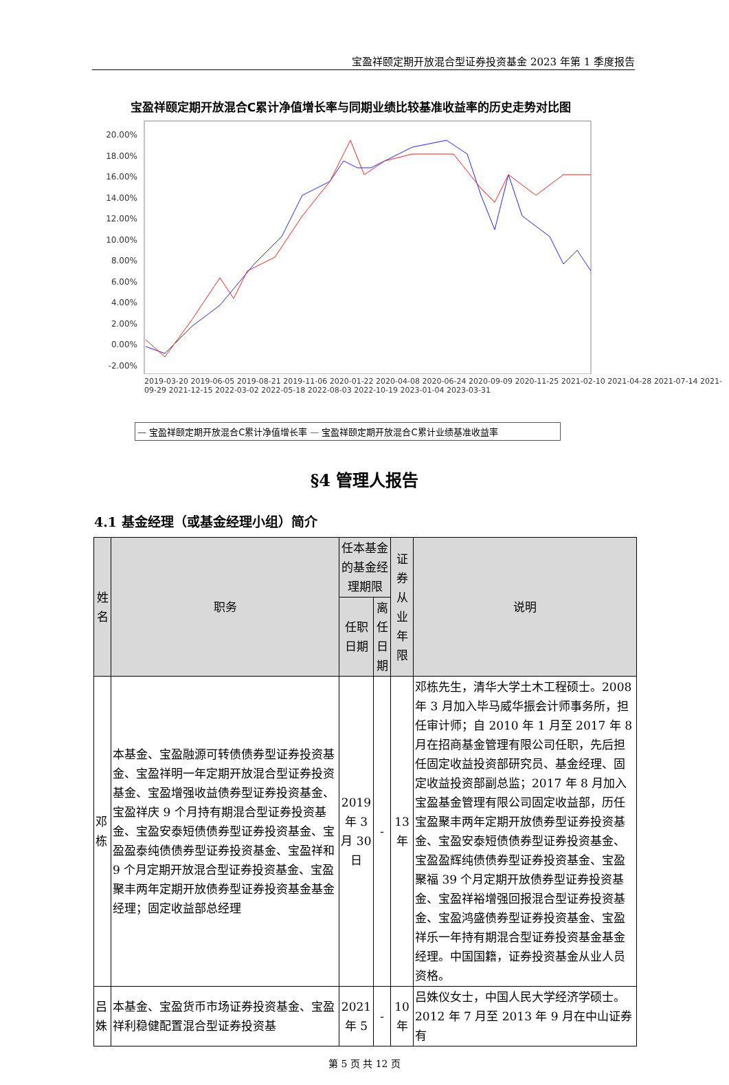宝盈祥颐定期开放混合型证券投资基金 2023 年第 1 季度报告
宝盈祥颐定期开放混合C累计净值增长率与同期业绩比较基准收益率的历史走势对比图
20.00%
18.00%
16.00%
14.00%
12.00%
10.00%
8.00%
6.00%
4.00%
2.00%
0.00%
-2.00%
2019-03-20 2019-06-05 2019-08-21 2019-11-06 2020-01-22 2020-04-08 2020-06-24 2020-09-09 2020-11-25 2021-02-10 2021-04-28 2021-07-14 2021-09-29 2021-12-15 2022-03-02 2022-05-18 2022-08-03 2022-10-19 2023-01-04 2023-03-31
— 宝盈祥颐定期开放混合C累计净值增长率 — 宝盈祥颐定期开放混合C累计业绩基准收益率
§4 管理人报告
4.1 基金经理（或基金经理小组）简介
| 姓名 | 职务 | 任本基金的基金经理期限 | | 证券从业年限 | 说明 |
| --- | --- | --- | --- | --- | --- |
| | | 任职日期 | 离任日期 | | |
| 邓栋 | 本基金、宝盈融源可转债债券型证券投资基金、宝盈祥明一年定期开放混合型证券投资基金、宝盈增强收益债券型证券投资基金、宝盈祥庆 9 个月持有期混合型证券投资基金、宝盈安泰短债债券型证券投资基金、宝盈盈泰纯债债券型证券投资基金、宝盈祥和 9 个月定期开放混合型证券投资基金、宝盈聚丰两年定期开放债券型证券投资基金基金经理；固定收益部总经理 | 2019 年 3 月 30 日 | - | 13 年 | 邓栋先生，清华大学土木工程硕士。2008 年 3 月加入毕马威华振会计师事务所，担任审计师；自 2010 年 1 月至 2017 年 8 月在招商基金管理有限公司任职，先后担任固定收益投资部研究员、基金经理、固定收益投资部副总监；2017 年 8 月加入宝盈基金管理有限公司固定收益部，历任宝盈聚丰两年定期开放债券型证券投资基金、宝盈安泰短债债券型证券投资基金、宝盈盈辉纯债债券型证券投资基金、宝盈聚福 39 个月定期开放债券型证券投资基金、宝盈祥裕增强回报混合型证券投资基金、宝盈鸿盛债券型证券投资基金、宝盈祥乐一年持有期混合型证券投资基金基金经理。中国国籍，证券投资基金从业人员资格。 |
| 吕姝 | 本基金、宝盈货币市场证券投资基金、宝盈祥利稳健配置混合型证券投资基 | 2021 年 5 | - | 10 年 | 吕姝仪女士，中国人民大学经济学硕士。2012 年 7 月至 2013 年 9 月在中山证券有 |
第 5 页 共 12 页